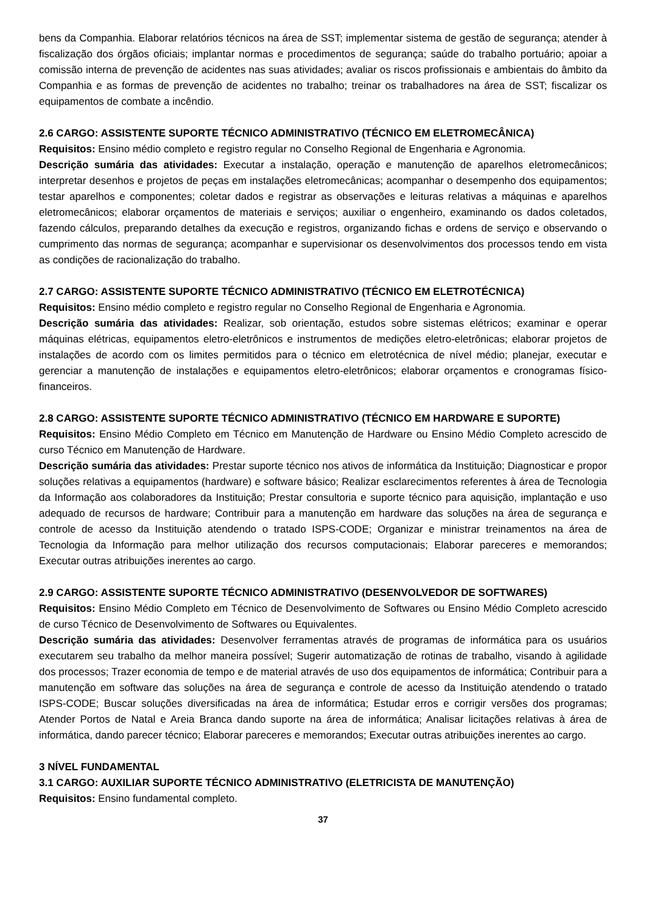bens da Companhia. Elaborar relatórios técnicos na área de SST; implementar sistema de gestão de segurança; atender à fiscalização dos órgãos oficiais; implantar normas e procedimentos de segurança; saúde do trabalho portuário; apoiar a comissão interna de prevenção de acidentes nas suas atividades; avaliar os riscos profissionais e ambientais do âmbito da Companhia e as formas de prevenção de acidentes no trabalho; treinar os trabalhadores na área de SST; fiscalizar os equipamentos de combate a incêndio.
2.6 CARGO: ASSISTENTE SUPORTE TÉCNICO ADMINISTRATIVO (TÉCNICO EM ELETROMECÂNICA)
Requisitos: Ensino médio completo e registro regular no Conselho Regional de Engenharia e Agronomia.
Descrição sumária das atividades: Executar a instalação, operação e manutenção de aparelhos eletromecânicos; interpretar desenhos e projetos de peças em instalações eletromecânicas; acompanhar o desempenho dos equipamentos; testar aparelhos e componentes; coletar dados e registrar as observações e leituras relativas a máquinas e aparelhos eletromecânicos; elaborar orçamentos de materiais e serviços; auxiliar o engenheiro, examinando os dados coletados, fazendo cálculos, preparando detalhes da execução e registros, organizando fichas e ordens de serviço e observando o cumprimento das normas de segurança; acompanhar e supervisionar os desenvolvimentos dos processos tendo em vista as condições de racionalização do trabalho.
2.7 CARGO: ASSISTENTE SUPORTE TÉCNICO ADMINISTRATIVO (TÉCNICO EM ELETROTÉCNICA)
Requisitos: Ensino médio completo e registro regular no Conselho Regional de Engenharia e Agronomia.
Descrição sumária das atividades: Realizar, sob orientação, estudos sobre sistemas elétricos; examinar e operar máquinas elétricas, equipamentos eletro-eletrônicos e instrumentos de medições eletro-eletrônicas; elaborar projetos de instalações de acordo com os limites permitidos para o técnico em eletrotécnica de nível médio; planejar, executar e gerenciar a manutenção de instalações e equipamentos eletro-eletrônicos; elaborar orçamentos e cronogramas físico-financeiros.
2.8 CARGO: ASSISTENTE SUPORTE TÉCNICO ADMINISTRATIVO (TÉCNICO EM HARDWARE E SUPORTE)
Requisitos: Ensino Médio Completo em Técnico em Manutenção de Hardware ou Ensino Médio Completo acrescido de curso Técnico em Manutenção de Hardware.
Descrição sumária das atividades: Prestar suporte técnico nos ativos de informática da Instituição; Diagnosticar e propor soluções relativas a equipamentos (hardware) e software básico; Realizar esclarecimentos referentes à área de Tecnologia da Informação aos colaboradores da Instituição; Prestar consultoria e suporte técnico para aquisição, implantação e uso adequado de recursos de hardware; Contribuir para a manutenção em hardware das soluções na área de segurança e controle de acesso da Instituição atendendo o tratado ISPS-CODE; Organizar e ministrar treinamentos na área de Tecnologia da Informação para melhor utilização dos recursos computacionais; Elaborar pareceres e memorandos; Executar outras atribuições inerentes ao cargo.
2.9 CARGO: ASSISTENTE SUPORTE TÉCNICO ADMINISTRATIVO (DESENVOLVEDOR DE SOFTWARES)
Requisitos: Ensino Médio Completo em Técnico de Desenvolvimento de Softwares ou Ensino Médio Completo acrescido de curso Técnico de Desenvolvimento de Softwares ou Equivalentes.
Descrição sumária das atividades: Desenvolver ferramentas através de programas de informática para os usuários executarem seu trabalho da melhor maneira possível; Sugerir automatização de rotinas de trabalho, visando à agilidade dos processos; Trazer economia de tempo e de material através de uso dos equipamentos de informática; Contribuir para a manutenção em software das soluções na área de segurança e controle de acesso da Instituição atendendo o tratado ISPS-CODE; Buscar soluções diversificadas na área de informática; Estudar erros e corrigir versões dos programas; Atender Portos de Natal e Areia Branca dando suporte na área de informática; Analisar licitações relativas à área de informática, dando parecer técnico; Elaborar pareceres e memorandos; Executar outras atribuições inerentes ao cargo.
3 NÍVEL FUNDAMENTAL
3.1 CARGO: AUXILIAR SUPORTE TÉCNICO ADMINISTRATIVO (ELETRICISTA DE MANUTENÇÃO)
Requisitos: Ensino fundamental completo.
37